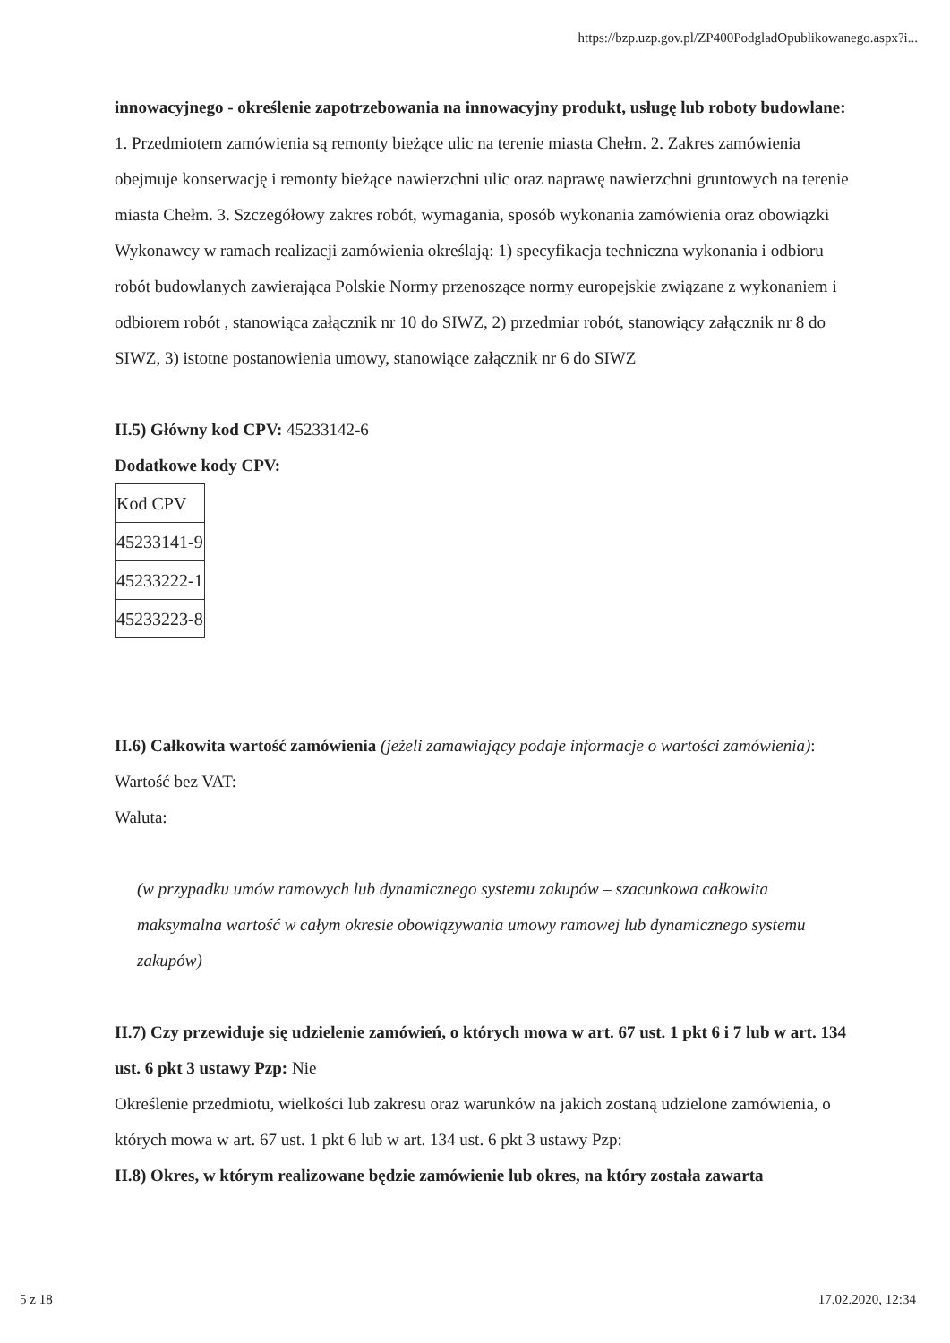https://bzp.uzp.gov.pl/ZP400PodgladOpublikowanego.aspx?i...
innowacyjnego - określenie zapotrzebowania na innowacyjny produkt, usługę lub roboty budowlane: 1. Przedmiotem zamówienia są remonty bieżące ulic na terenie miasta Chełm. 2. Zakres zamówienia obejmuje konserwację i remonty bieżące nawierzchni ulic oraz naprawę nawierzchni gruntowych na terenie miasta Chełm. 3. Szczegółowy zakres robót, wymagania, sposób wykonania zamówienia oraz obowiązki Wykonawcy w ramach realizacji zamówienia określają: 1) specyfikacja techniczna wykonania i odbioru robót budowlanych zawierająca Polskie Normy przenoszące normy europejskie związane z wykonaniem i odbiorem robót , stanowiąca załącznik nr 10 do SIWZ, 2) przedmiar robót, stanowiący załącznik nr 8 do SIWZ, 3) istotne postanowienia umowy, stanowiące załącznik nr 6 do SIWZ
II.5) Główny kod CPV: 45233142-6
Dodatkowe kody CPV:
| Kod CPV |
| 45233141-9 |
| 45233222-1 |
| 45233223-8 |
II.6) Całkowita wartość zamówienia (jeżeli zamawiający podaje informacje o wartości zamówienia):
Wartość bez VAT:
Waluta:
(w przypadku umów ramowych lub dynamicznego systemu zakupów – szacunkowa całkowita maksymalna wartość w całym okresie obowiązywania umowy ramowej lub dynamicznego systemu zakupów)
II.7) Czy przewiduje się udzielenie zamówień, o których mowa w art. 67 ust. 1 pkt 6 i 7 lub w art. 134 ust. 6 pkt 3 ustawy Pzp: Nie
Określenie przedmiotu, wielkości lub zakresu oraz warunków na jakich zostaną udzielone zamówienia, o których mowa w art. 67 ust. 1 pkt 6 lub w art. 134 ust. 6 pkt 3 ustawy Pzp:
II.8) Okres, w którym realizowane będzie zamówienie lub okres, na który została zawarta
5 z 18 17.02.2020, 12:34